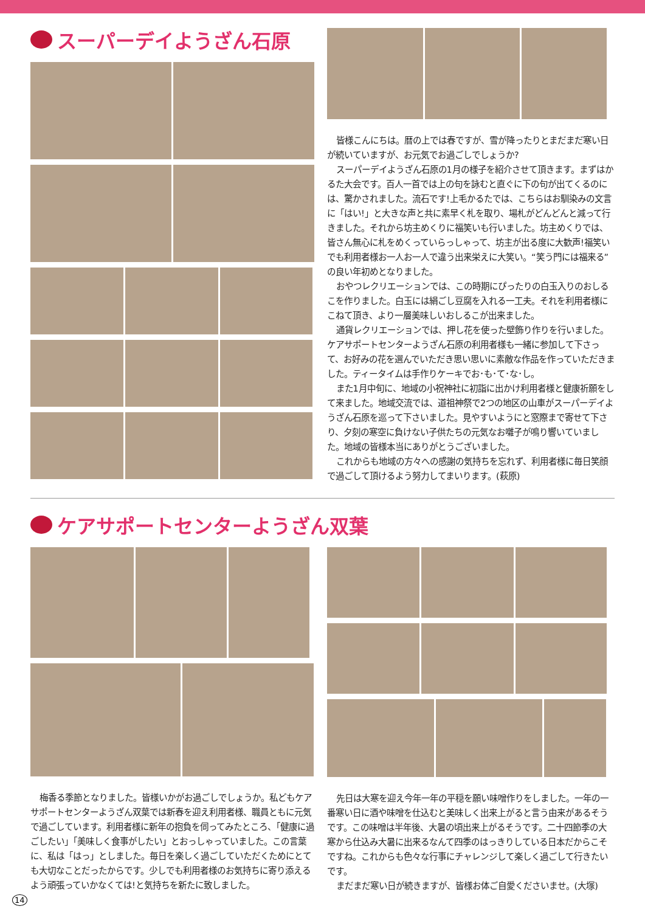スーパーデイようざん石原
皆様こんにちは。暦の上では春ですが、雪が降ったりとまだまだ寒い日が続いていますが、お元気でお過ごしでしょうか?
スーパーデイようざん石原の1月の様子を紹介させて頂きます。まずはかるた大会です。百人一首では上の句を詠むと直ぐに下の句が出てくるのには、驚かされました。流石です!上毛かるたでは、こちらはお馴染みの文言に「はい!」と大きな声と共に素早く札を取り、場札がどんどんと減って行きました。それから坊主めくりに福笑いも行いました。坊主めくりでは、皆さん無心に札をめくっていらっしゃって、坊主が出る度に大歓声!福笑いでも利用者様お一人お一人で違う出来栄えに大笑い。“笑う門には福来る”の良い年初めとなりました。
おやつレクリエーションでは、この時期にぴったりの白玉入りのおしるこを作りました。白玉には絹ごし豆腐を入れる一工夫。それを利用者様にこねて頂き、より一層美味しいおしるこが出来ました。
通貨レクリエーションでは、押し花を使った壁飾り作りを行いました。ケアサポートセンターようざん石原の利用者様も一緒に参加して下さって、お好みの花を選んでいただき思い思いに素敵な作品を作っていただきました。ティータイムは手作りケーキでお･も･て･な･し。
また1月中旬に、地域の小祝神社に初詣に出かけ利用者様と健康祈願をして来ました。地域交流では、道祖神祭で2つの地区の山車がスーパーデイようざん石原を巡って下さいました。見やすいようにと窓際まで寄せて下さり、夕刻の寒空に負けない子供たちの元気なお囃子が鳴り響いていました。地域の皆様本当にありがとうございました。
これからも地域の方々への感謝の気持ちを忘れず、利用者様に毎日笑顔で過ごして頂けるよう努力してまいります。(萩原)
ケアサポートセンターようざん双葉
梅香る季節となりました。皆様いかがお過ごしでしょうか。私どもケアサポートセンターようざん双葉では新春を迎え利用者様、職員ともに元気で過ごしています。利用者様に新年の抱負を伺ってみたところ、「健康に過ごしたい」「美味しく食事がしたい」とおっしゃっていました。この言葉に、私は「はっ」としました。毎日を楽しく過ごしていただくためにとても大切なことだったからです。少しでも利用者様のお気持ちに寄り添えるよう頑張っていかなくては!と気持ちを新たに致しました。
先日は大寒を迎え今年一年の平穏を願い味噌作りをしました。一年の一番寒い日に酒や味噌を仕込むと美味しく出来上がると言う由来があるそうです。この味噌は半年後、大暑の頃出来上がるそうです。二十四節季の大寒から仕込み大暑に出来るなんて四季のはっきりしている日本だからこそですね。これからも色々な行事にチャレンジして楽しく過ごして行きたいです。
まだまだ寒い日が続きますが、皆様お体ご自愛くださいませ。(大塚)
14